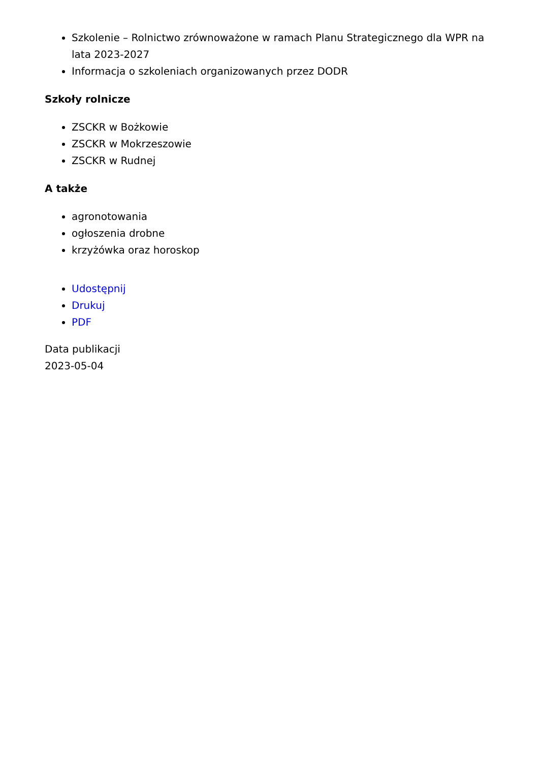Szkolenie – Rolnictwo zrównoważone w ramach Planu Strategicznego dla WPR na lata 2023-2027
Informacja o szkoleniach organizowanych przez DODR
Szkoły rolnicze
ZSCKR w Bożkowie
ZSCKR w Mokrzeszowie
ZSCKR w Rudnej
A także
agronotowania
ogłoszenia drobne
krzyżówka oraz horoskop
Udostępnij
Drukuj
PDF
Data publikacji
2023-05-04